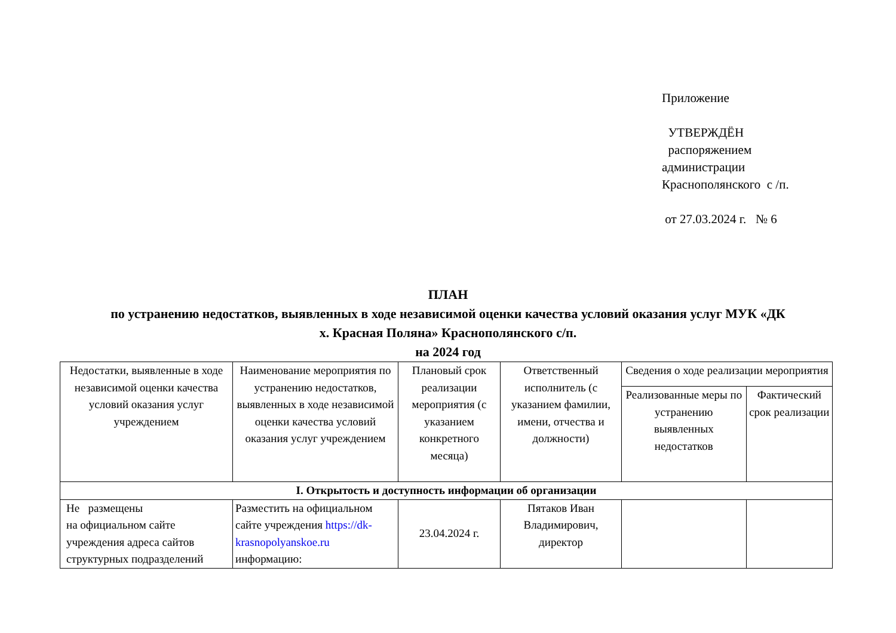Приложение
УТВЕРЖДЁН
распоряжением
администрации
Краснополянского с /п.
от 27.03.2024 г. № 6
ПЛАН
по устранению недостатков, выявленных в ходе независимой оценки качества условий оказания услуг МУК «ДК
х. Красная Поляна» Краснополянского с/п.
на 2024 год
| Недостатки, выявленные в ходе независимой оценки качества условий оказания услуг учреждением | Наименование мероприятия по устранению недостатков, выявленных в ходе независимой оценки качества условий оказания услуг учреждением | Плановый срок реализации мероприятия (с указанием конкретного месяца) | Ответственный исполнитель (с указанием фамилии, имени, отчества и должности) | Сведения о ходе реализации мероприятия | |
| --- | --- | --- | --- | --- | --- |
| | | | | Реализованные меры по устранению выявленных недостатков | Фактический срок реализации |
| I. Открытость и доступность информации об организации | | | | | |
| Не размещены на официальном сайте учреждения адреса сайтов структурных подразделений | Разместить на официальном сайте учреждения https://dk-krasnopolyanskoe.ru информацию: | 23.04.2024 г. | Пятаков Иван Владимирович, директор | | |